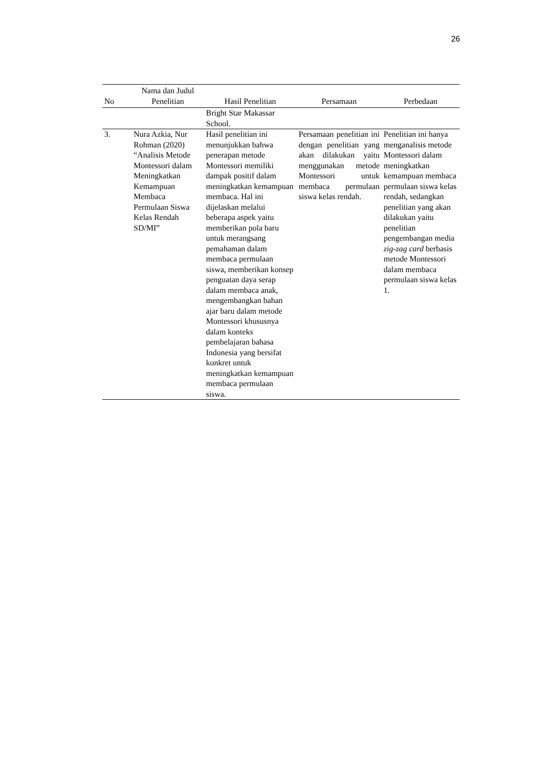26
| No | Nama dan Judul Penelitian | Hasil Penelitian | Persamaan | Perbedaan |
| --- | --- | --- | --- | --- |
| | | Bright Star Makassar School. | | |
| 3. | Nura Azkia, Nur Rohman (2020) “Analisis Metode Montessori dalam Meningkatkan Kemampuan Membaca Permulaan Siswa Kelas Rendah SD/MI” | Hasil penelitian ini menunjukkan bahwa penerapan metode Montessori memiliki dampak positif dalam meningkatkan kemampuan membaca. Hal ini dijelaskan melalui beberapa aspek yaitu memberikan pola baru untuk merangsang pemahaman dalam membaca permulaan siswa, memberikan konsep penguatan daya serap dalam membaca anak, mengembangkan bahan ajar baru dalam metode Montessori khususnya dalam konteks pembelajaran bahasa Indonesia yang bersifat konkret untuk meningkatkan kemampuan membaca permulaan siswa. | Persamaan penelitian ini dengan penelitian yang akan dilakukan yaitu menggunakan metode Montessori untuk membaca permulaan siswa kelas rendah. | Penelitian ini hanya menganalisis metode Montessori dalam meningkatkan kemampuan membaca permulaan siswa kelas rendah, sedangkan penelitian yang akan dilakukan yaitu penelitian pengembangan media zig-zag card berbasis metode Montessori dalam membaca permulaan siswa kelas 1. |